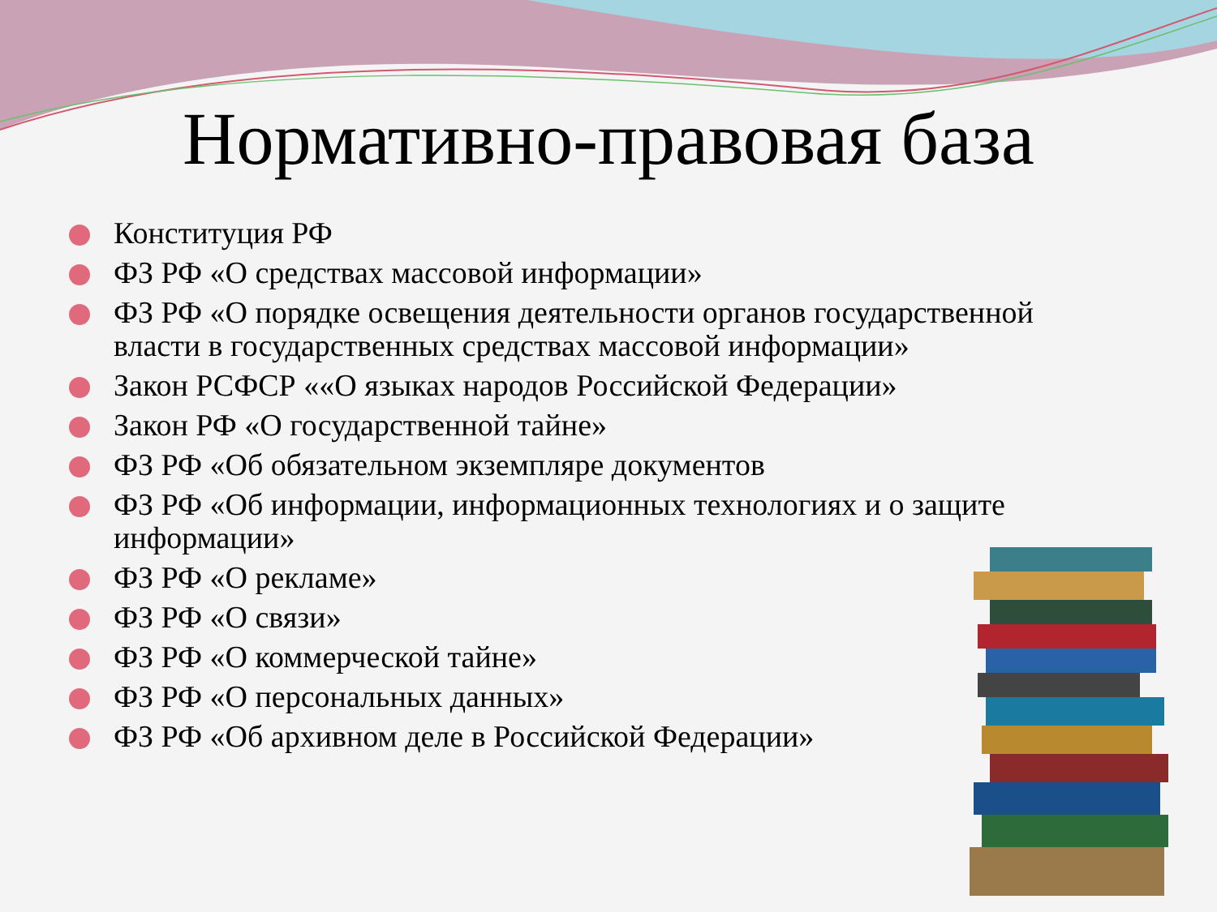Нормативно-правовая база
Конституция РФ
ФЗ РФ «О средствах массовой информации»
ФЗ РФ «О порядке освещения деятельности органов государственной власти в государственных средствах массовой информации»
Закон РСФСР ««О языках народов Российской Федерации»
Закон РФ «О государственной тайне»
ФЗ РФ «Об обязательном экземпляре документов
ФЗ РФ «Об информации, информационных технологиях и о защите информации»
ФЗ РФ «О рекламе»
ФЗ РФ «О связи»
ФЗ РФ «О коммерческой тайне»
ФЗ РФ «О персональных данных»
ФЗ РФ «Об архивном деле в Российской Федерации»